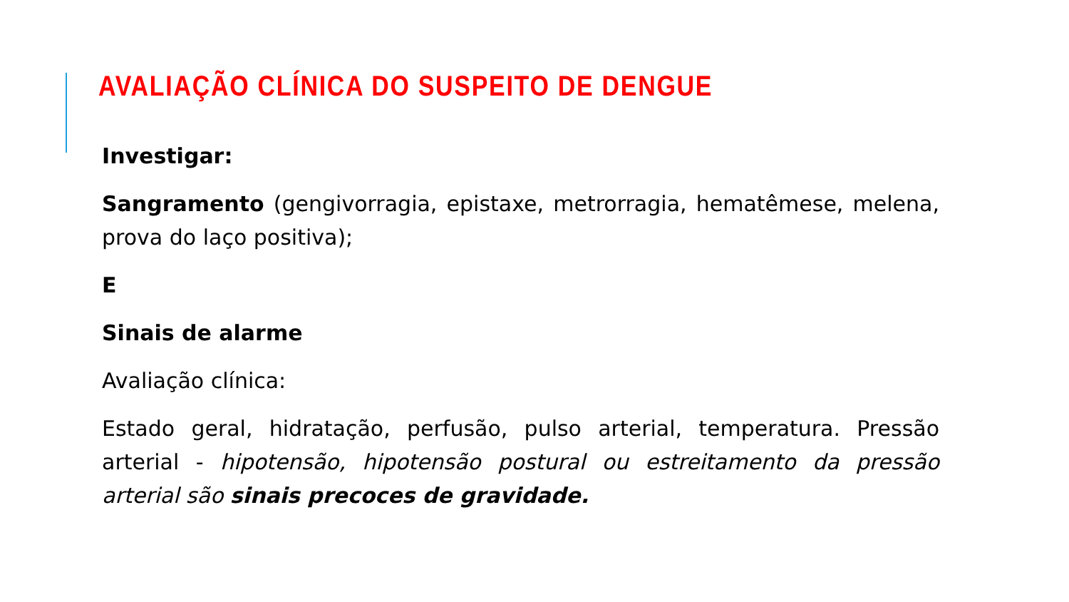AVALIAÇÃO CLÍNICA DO SUSPEITO DE DENGUE
Investigar:
Sangramento (gengivorragia, epistaxe, metrorragia, hematêmese, melena, prova do laço positiva);
E
Sinais de alarme
Avaliação clínica:
Estado geral, hidratação, perfusão, pulso arterial, temperatura. Pressão arterial - hipotensão, hipotensão postural ou estreitamento da pressão arterial são sinais precoces de gravidade.